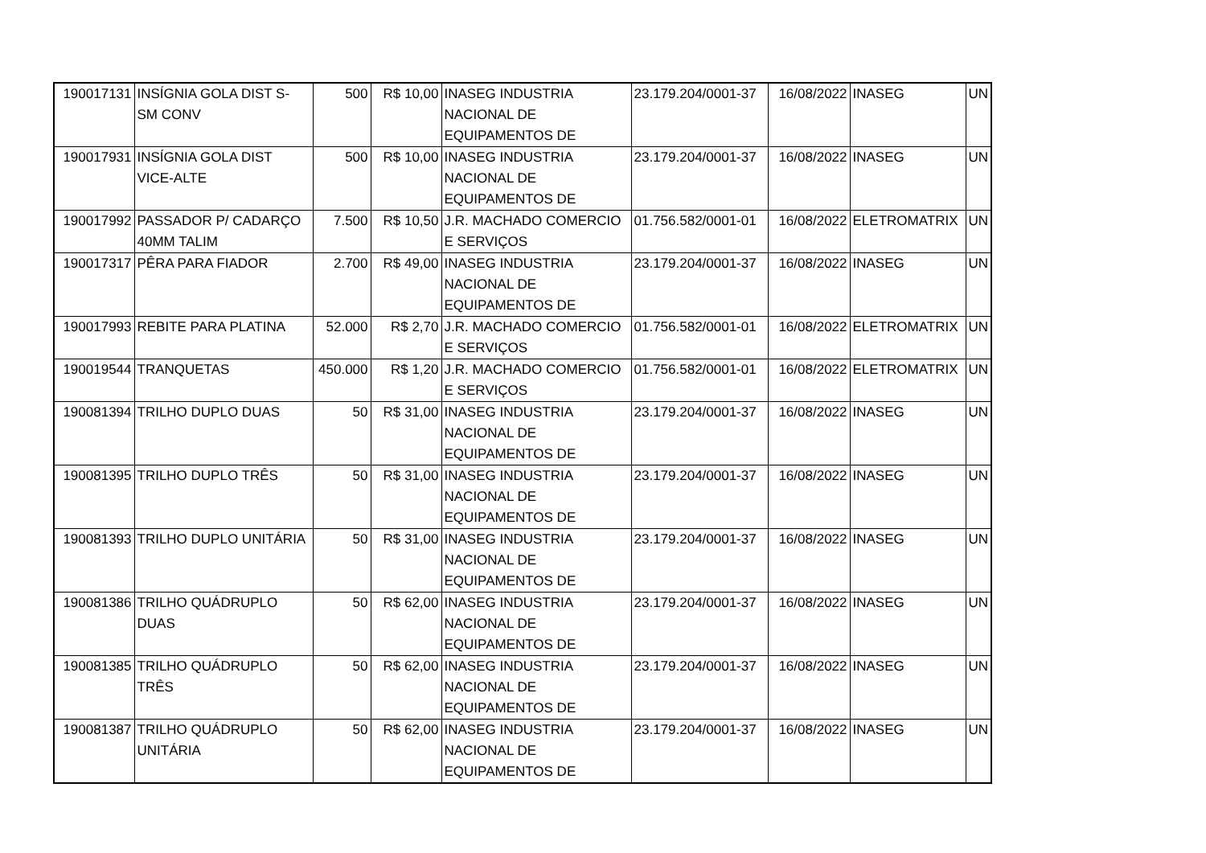| 190017131 | INSÍGNIA GOLA DIST S-SM CONV | 500 | R$ 10,00 | INASEG INDUSTRIA NACIONAL DE EQUIPAMENTOS DE | 23.179.204/0001-37 | 16/08/2022 | INASEG | UN |
| 190017931 | INSÍGNIA GOLA DIST VICE-ALTE | 500 | R$ 10,00 | INASEG INDUSTRIA NACIONAL DE EQUIPAMENTOS DE | 23.179.204/0001-37 | 16/08/2022 | INASEG | UN |
| 190017992 | PASSADOR P/ CADARÇO 40MM TALIM | 7.500 | R$ 10,50 | J.R. MACHADO COMERCIO E SERVIÇOS | 01.756.582/0001-01 | 16/08/2022 | ELETROMATRIX | UN |
| 190017317 | PÊRA PARA FIADOR | 2.700 | R$ 49,00 | INASEG INDUSTRIA NACIONAL DE EQUIPAMENTOS DE | 23.179.204/0001-37 | 16/08/2022 | INASEG | UN |
| 190017993 | REBITE PARA PLATINA | 52.000 | R$ 2,70 | J.R. MACHADO COMERCIO E SERVIÇOS | 01.756.582/0001-01 | 16/08/2022 | ELETROMATRIX | UN |
| 190019544 | TRANQUETAS | 450.000 | R$ 1,20 | J.R. MACHADO COMERCIO E SERVIÇOS | 01.756.582/0001-01 | 16/08/2022 | ELETROMATRIX | UN |
| 190081394 | TRILHO DUPLO DUAS | 50 | R$ 31,00 | INASEG INDUSTRIA NACIONAL DE EQUIPAMENTOS DE | 23.179.204/0001-37 | 16/08/2022 | INASEG | UN |
| 190081395 | TRILHO DUPLO TRÊS | 50 | R$ 31,00 | INASEG INDUSTRIA NACIONAL DE EQUIPAMENTOS DE | 23.179.204/0001-37 | 16/08/2022 | INASEG | UN |
| 190081393 | TRILHO DUPLO UNITÁRIA | 50 | R$ 31,00 | INASEG INDUSTRIA NACIONAL DE EQUIPAMENTOS DE | 23.179.204/0001-37 | 16/08/2022 | INASEG | UN |
| 190081386 | TRILHO QUÁDRUPLO DUAS | 50 | R$ 62,00 | INASEG INDUSTRIA NACIONAL DE EQUIPAMENTOS DE | 23.179.204/0001-37 | 16/08/2022 | INASEG | UN |
| 190081385 | TRILHO QUÁDRUPLO TRÊS | 50 | R$ 62,00 | INASEG INDUSTRIA NACIONAL DE EQUIPAMENTOS DE | 23.179.204/0001-37 | 16/08/2022 | INASEG | UN |
| 190081387 | TRILHO QUÁDRUPLO UNITÁRIA | 50 | R$ 62,00 | INASEG INDUSTRIA NACIONAL DE EQUIPAMENTOS DE | 23.179.204/0001-37 | 16/08/2022 | INASEG | UN |